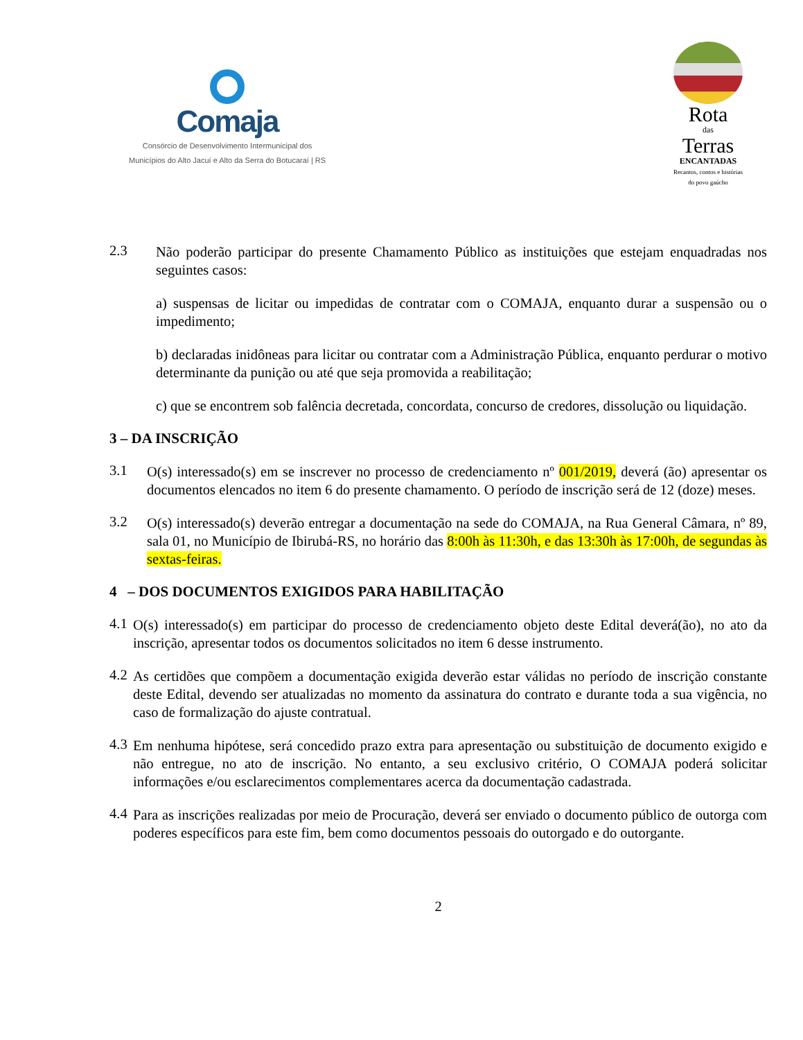Comaja
Consórcio de Desenvolvimento Intermunicipal dos
Municípios do Alto Jacuí e Alto da Serra do Botucaraí | RS
Rota
das
Terras
ENCANTADAS
Recantos, contos e histórias
do povo gaúcho
2.3
Não poderão participar do presente Chamamento Público as instituições que estejam enquadradas nos seguintes casos:
a) suspensas de licitar ou impedidas de contratar com o COMAJA, enquanto durar a suspensão ou o impedimento;
b) declaradas inidôneas para licitar ou contratar com a Administração Pública, enquanto perdurar o motivo determinante da punição ou até que seja promovida a reabilitação;
c) que se encontrem sob falência decretada, concordata, concurso de credores, dissolução ou liquidação.
3 – DA INSCRIÇÃO
3.1
O(s) interessado(s) em se inscrever no processo de credenciamento nº 001/2019, deverá (ão) apresentar os documentos elencados no item 6 do presente chamamento. O período de inscrição será de 12 (doze) meses.
3.2
O(s) interessado(s) deverão entregar a documentação na sede do COMAJA, na Rua General Câmara, nº 89, sala 01, no Município de Ibirubá-RS, no horário das 8:00h às 11:30h, e das 13:30h às 17:00h, de segundas às sextas-feiras.
4 – DOS DOCUMENTOS EXIGIDOS PARA HABILITAÇÃO
4.1
O(s) interessado(s) em participar do processo de credenciamento objeto deste Edital deverá(ão), no ato da inscrição, apresentar todos os documentos solicitados no item 6 desse instrumento.
4.2
As certidões que compõem a documentação exigida deverão estar válidas no período de inscrição constante deste Edital, devendo ser atualizadas no momento da assinatura do contrato e durante toda a sua vigência, no caso de formalização do ajuste contratual.
4.3
Em nenhuma hipótese, será concedido prazo extra para apresentação ou substituição de documento exigido e não entregue, no ato de inscrição. No entanto, a seu exclusivo critério, O COMAJA poderá solicitar informações e/ou esclarecimentos complementares acerca da documentação cadastrada.
4.4
Para as inscrições realizadas por meio de Procuração, deverá ser enviado o documento público de outorga com poderes específicos para este fim, bem como documentos pessoais do outorgado e do outorgante.
2